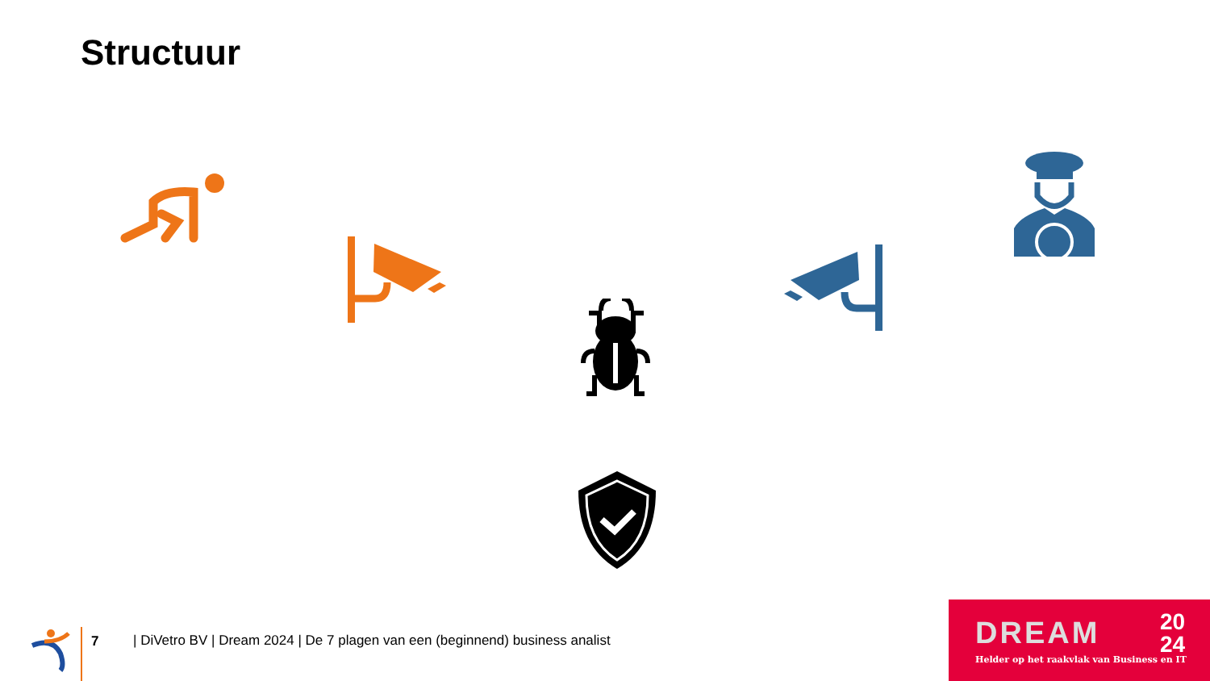Structuur
7
| DiVetro BV | Dream 2024 | De 7 plagen van een (beginnend) business analist
DREAM
20
24
Helder op het raakvlak van Business en IT